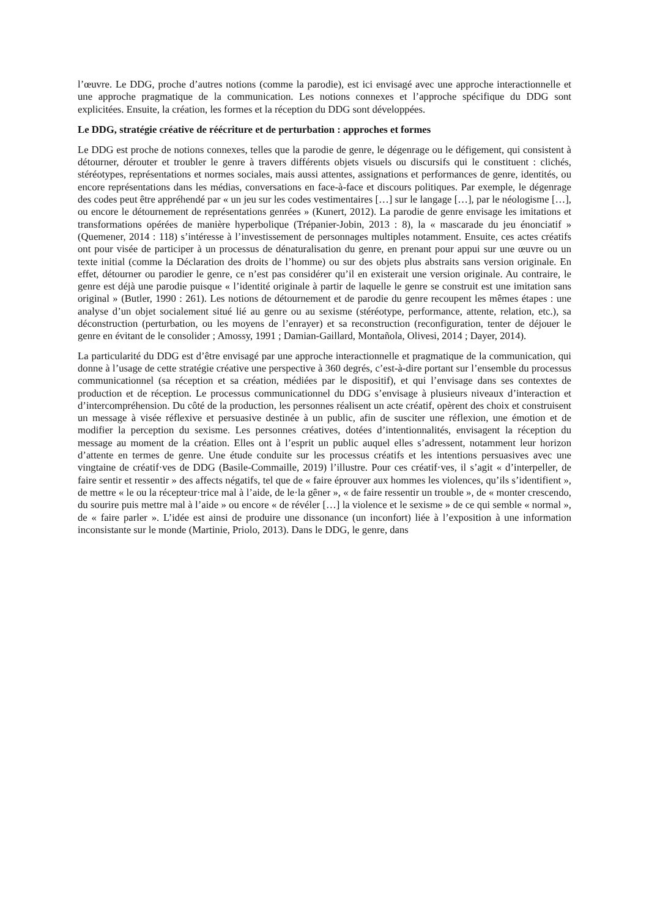l’œuvre. Le DDG, proche d’autres notions (comme la parodie), est ici envisagé avec une approche interactionnelle et une approche pragmatique de la communication. Les notions connexes et l’approche spécifique du DDG sont explicitées. Ensuite, la création, les formes et la réception du DDG sont développées.
Le DDG, stratégie créative de réécriture et de perturbation : approches et formes
Le DDG est proche de notions connexes, telles que la parodie de genre, le dégenrage ou le défigement, qui consistent à détourner, dérouter et troubler le genre à travers différents objets visuels ou discursifs qui le constituent : clichés, stéréotypes, représentations et normes sociales, mais aussi attentes, assignations et performances de genre, identités, ou encore représentations dans les médias, conversations en face-à-face et discours politiques. Par exemple, le dégenrage des codes peut être appréhendé par « un jeu sur les codes vestimentaires […] sur le langage […], par le néologisme […], ou encore le détournement de représentations genrées » (Kunert, 2012). La parodie de genre envisage les imitations et transformations opérées de manière hyperbolique (Trépanier-Jobin, 2013 : 8), la « mascarade du jeu énonciatif » (Quemener, 2014 : 118) s’intéresse à l’investissement de personnages multiples notamment. Ensuite, ces actes créatifs ont pour visée de participer à un processus de dénaturalisation du genre, en prenant pour appui sur une œuvre ou un texte initial (comme la Déclaration des droits de l’homme) ou sur des objets plus abstraits sans version originale. En effet, détourner ou parodier le genre, ce n’est pas considérer qu’il en existerait une version originale. Au contraire, le genre est déjà une parodie puisque « l’identité originale à partir de laquelle le genre se construit est une imitation sans original » (Butler, 1990 : 261). Les notions de détournement et de parodie du genre recoupent les mêmes étapes : une analyse d’un objet socialement situé lié au genre ou au sexisme (stéréotype, performance, attente, relation, etc.), sa déconstruction (perturbation, ou les moyens de l’enrayer) et sa reconstruction (reconfiguration, tenter de déjouer le genre en évitant de le consolider ; Amossy, 1991 ; Damian-Gaillard, Montañola, Olivesi, 2014 ; Dayer, 2014).
La particularité du DDG est d’être envisagé par une approche interactionnelle et pragmatique de la communication, qui donne à l’usage de cette stratégie créative une perspective à 360 degrés, c’est-à-dire portant sur l’ensemble du processus communicationnel (sa réception et sa création, médiées par le dispositif), et qui l’envisage dans ses contextes de production et de réception. Le processus communicationnel du DDG s’envisage à plusieurs niveaux d’interaction et d’intercompréhension. Du côté de la production, les personnes réalisent un acte créatif, opèrent des choix et construisent un message à visée réflexive et persuasive destinée à un public, afin de susciter une réflexion, une émotion et de modifier la perception du sexisme. Les personnes créatives, dotées d’intentionnalités, envisagent la réception du message au moment de la création. Elles ont à l’esprit un public auquel elles s’adressent, notamment leur horizon d’attente en termes de genre. Une étude conduite sur les processus créatifs et les intentions persuasives avec une vingtaine de créatif·ves de DDG (Basile-Commaille, 2019) l’illustre. Pour ces créatif·ves, il s’agit « d’interpeller, de faire sentir et ressentir » des affects négatifs, tel que de « faire éprouver aux hommes les violences, qu’ils s’identifient », de mettre « le ou la récepteur·trice mal à l’aide, de le·la gêner », « de faire ressentir un trouble », de « monter crescendo, du sourire puis mettre mal à l’aide » ou encore « de révéler […] la violence et le sexisme » de ce qui semble « normal », de « faire parler ». L’idée est ainsi de produire une dissonance (un inconfort) liée à l’exposition à une information inconsistante sur le monde (Martinie, Priolo, 2013). Dans le DDG, le genre, dans